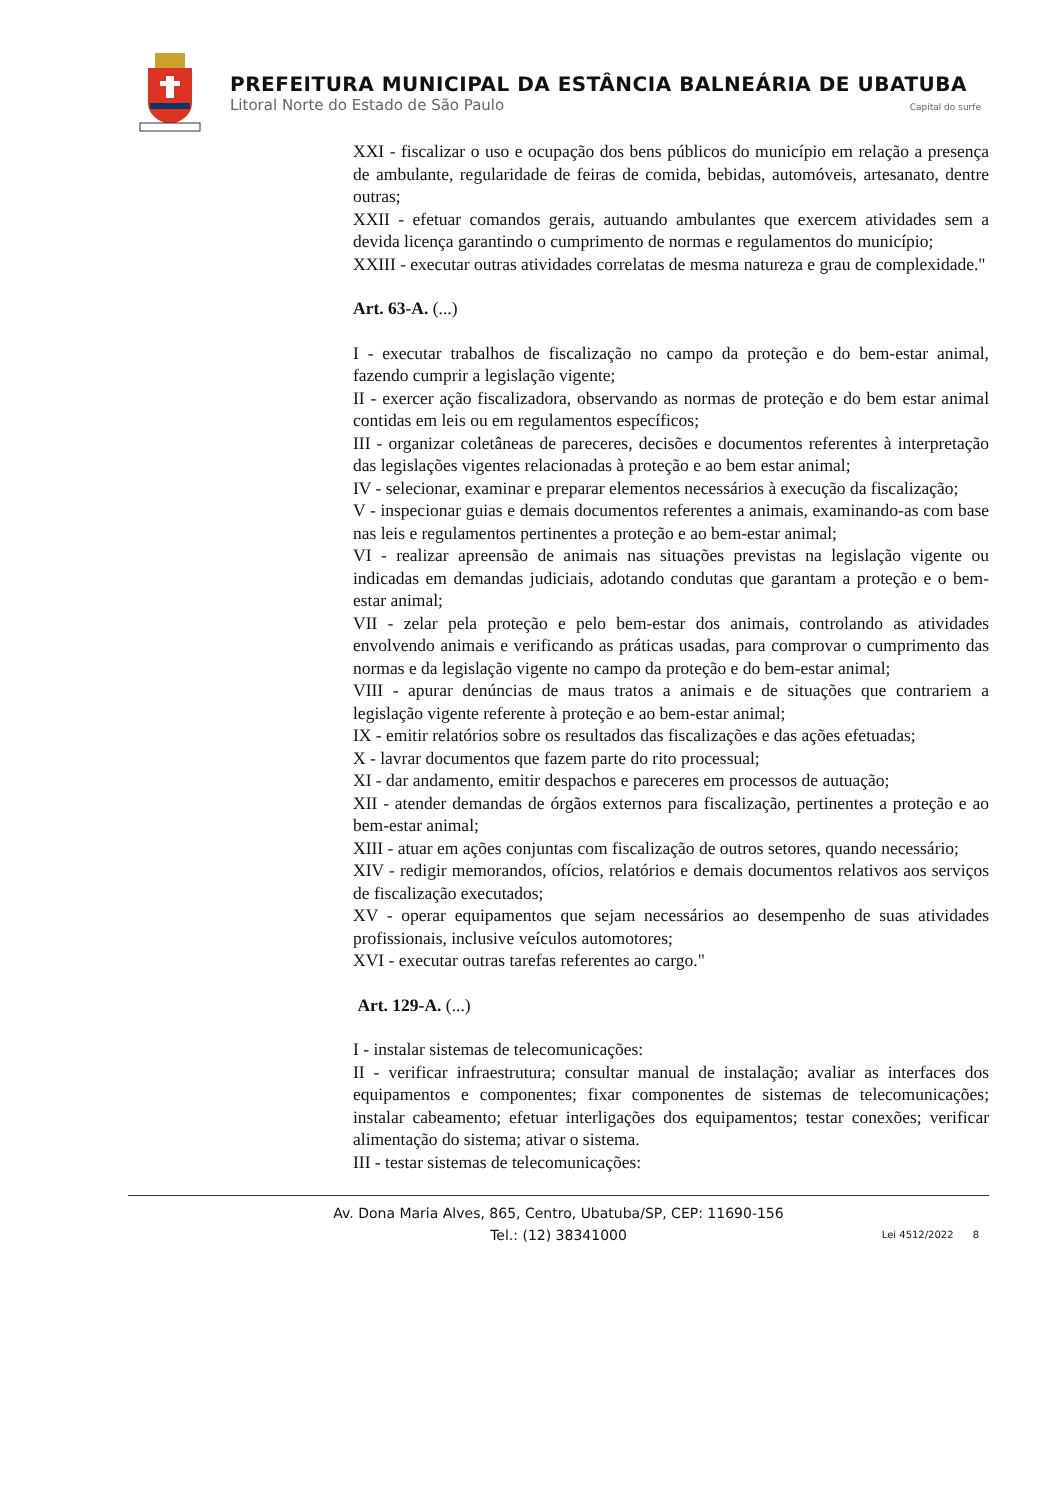PREFEITURA MUNICIPAL DA ESTÂNCIA BALNEÁRIA DE UBATUBA
Litoral Norte do Estado de São Paulo Capital do surfe
XXI - fiscalizar o uso e ocupação dos bens públicos do município em relação a presença de ambulante, regularidade de feiras de comida, bebidas, automóveis, artesanato, dentre outras;
XXII - efetuar comandos gerais, autuando ambulantes que exercem atividades sem a devida licença garantindo o cumprimento de normas e regulamentos do município;
XXIII - executar outras atividades correlatas de mesma natureza e grau de complexidade."
Art. 63-A. (...)
I - executar trabalhos de fiscalização no campo da proteção e do bem-estar animal, fazendo cumprir a legislação vigente;
II - exercer ação fiscalizadora, observando as normas de proteção e do bem estar animal contidas em leis ou em regulamentos específicos;
III - organizar coletâneas de pareceres, decisões e documentos referentes à interpretação das legislações vigentes relacionadas à proteção e ao bem estar animal;
IV - selecionar, examinar e preparar elementos necessários à execução da fiscalização;
V - inspecionar guias e demais documentos referentes a animais, examinando-as com base nas leis e regulamentos pertinentes a proteção e ao bem-estar animal;
VI - realizar apreensão de animais nas situações previstas na legislação vigente ou indicadas em demandas judiciais, adotando condutas que garantam a proteção e o bem-estar animal;
VII - zelar pela proteção e pelo bem-estar dos animais, controlando as atividades envolvendo animais e verificando as práticas usadas, para comprovar o cumprimento das normas e da legislação vigente no campo da proteção e do bem-estar animal;
VIII - apurar denúncias de maus tratos a animais e de situações que contrariem a legislação vigente referente à proteção e ao bem-estar animal;
IX - emitir relatórios sobre os resultados das fiscalizações e das ações efetuadas;
X - lavrar documentos que fazem parte do rito processual;
XI - dar andamento, emitir despachos e pareceres em processos de autuação;
XII - atender demandas de órgãos externos para fiscalização, pertinentes a proteção e ao bem-estar animal;
XIII - atuar em ações conjuntas com fiscalização de outros setores, quando necessário;
XIV - redigir memorandos, ofícios, relatórios e demais documentos relativos aos serviços de fiscalização executados;
XV - operar equipamentos que sejam necessários ao desempenho de suas atividades profissionais, inclusive veículos automotores;
XVI - executar outras tarefas referentes ao cargo."
Art. 129-A. (...)
I - instalar sistemas de telecomunicações:
II - verificar infraestrutura; consultar manual de instalação; avaliar as interfaces dos equipamentos e componentes; fixar componentes de sistemas de telecomunicações; instalar cabeamento; efetuar interligações dos equipamentos; testar conexões; verificar alimentação do sistema; ativar o sistema.
III - testar sistemas de telecomunicações:
Av. Dona Maria Alves, 865, Centro, Ubatuba/SP, CEP: 11690-156
Tel.: (12) 38341000
Lei 4512/2022 8